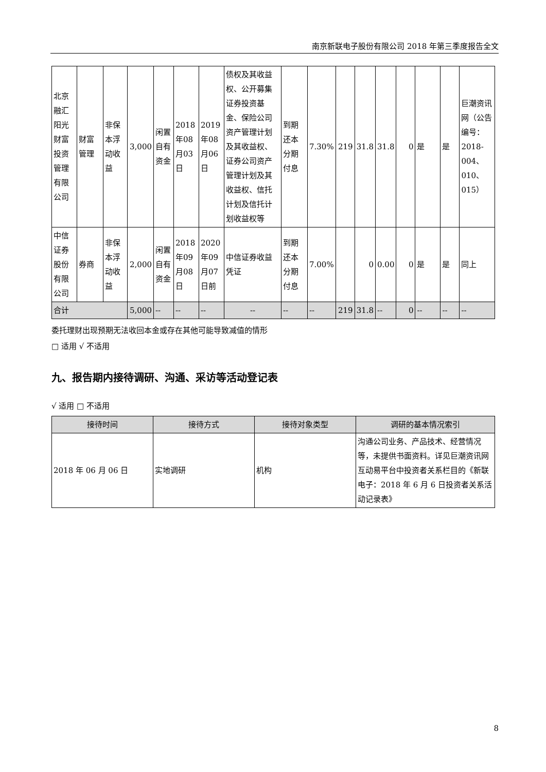南京新联电子股份有限公司 2018 年第三季度报告全文
| 北京融汇阳光财富投资管理有限公司 | 财富管理 | 非保本浮动收益 | 3,000 | 闲置自有资金 | 2018年08月03日 | 2019年08月06日 | 债权及其收益权、公开募集证券投资基金、保险公司资产管理计划及其收益权、证券公司资产管理计划及其收益权、信托计划及信托计划收益权等 | 到期还本分期付息 | 7.30% | 219 | 31.8 | 31.8 | 0 | 是 | 是 | 巨潮资讯网（公告编号：2018-004、010、015） |
| 中信证券股份有限公司 | 券商 | 非保本浮动收益 | 2,000 | 闲置自有资金 | 2018年09月08日 | 2020年09月07日前 | 中信证券收益凭证 | 到期还本分期付息 | 7.00% | | 0 | 0.00 | 0 | 是 | 是 | 同上 |
| 合计 | | | 5,000 | -- | -- | -- | -- | -- | -- | 219 | 31.8 | -- | 0 | -- | -- | -- |
委托理财出现预期无法收回本金或存在其他可能导致减值的情形
□ 适用 √ 不适用
九、报告期内接待调研、沟通、采访等活动登记表
√ 适用 □ 不适用
| 接待时间 | 接待方式 | 接待对象类型 | 调研的基本情况索引 |
| --- | --- | --- | --- |
| 2018 年 06 月 06 日 | 实地调研 | 机构 | 沟通公司业务、产品技术、经营情况等，未提供书面资料。详见巨潮资讯网互动易平台中投资者关系栏目的《新联电子：2018 年 6 月 6 日投资者关系活动记录表》 |
8